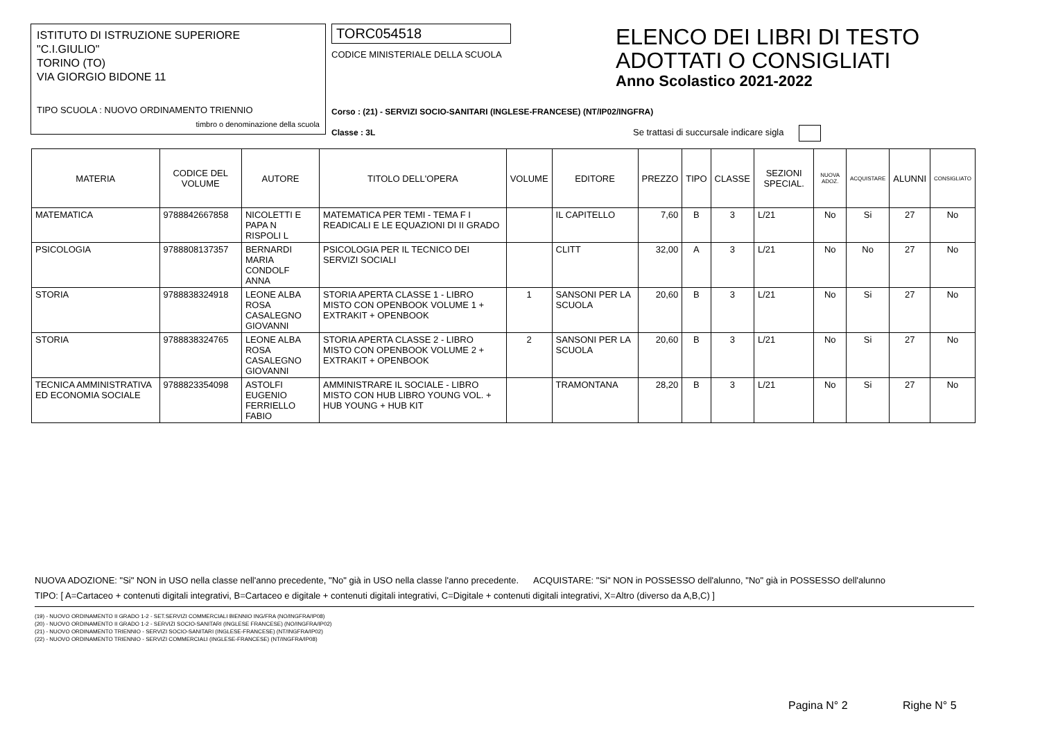ISTITUTO DI ISTRUZIONE SUPERIORE
"C.I.GIULIO"
TORINO (TO)
VIA GIORGIO BIDONE 11
TIPO SCUOLA : NUOVO ORDINAMENTO TRIENNIO
timbro o denominazione della scuola
TORC054518
CODICE MINISTERIALE DELLA SCUOLA
Corso : (21) - SERVIZI SOCIO-SANITARI (INGLESE-FRANCESE) (NT/IP02/INGFRA)
Classe : 3L
ELENCO DEI LIBRI DI TESTO
ADOTTATI O CONSIGLIATI
Anno Scolastico 2021-2022
Se trattasi di succursale indicare sigla
| MATERIA | CODICE DEL VOLUME | AUTORE | TITOLO DELL'OPERA | VOLUME | EDITORE | PREZZO | TIPO | CLASSE | SEZIONI SPECIAL. | NUOVA ADOZ. | ACQUISTARE | ALUNNI | CONSIGLIATO |
| --- | --- | --- | --- | --- | --- | --- | --- | --- | --- | --- | --- | --- | --- |
| MATEMATICA | 9788842667858 | NICOLETTI E PAPA N RISPOLI L | MATEMATICA PER TEMI - TEMA F I READICALI E LE EQUAZIONI DI II GRADO | | IL CAPITELLO | 7,60 | B | 3 | L/21 | No | Si | 27 | No |
| PSICOLOGIA | 9788808137357 | BERNARDI MARIA CONDOLF ANNA | PSICOLOGIA PER IL TECNICO DEI SERVIZI SOCIALI | | CLITT | 32,00 | A | 3 | L/21 | No | No | 27 | No |
| STORIA | 9788838324918 | LEONE ALBA ROSA CASALEGNO GIOVANNI | STORIA APERTA CLASSE 1 - LIBRO MISTO CON OPENBOOK VOLUME 1 + EXTRAKIT + OPENBOOK | 1 | SANSONI PER LA SCUOLA | 20,60 | B | 3 | L/21 | No | Si | 27 | No |
| STORIA | 9788838324765 | LEONE ALBA ROSA CASALEGNO GIOVANNI | STORIA APERTA CLASSE 2 - LIBRO MISTO CON OPENBOOK VOLUME 2 + EXTRAKIT + OPENBOOK | 2 | SANSONI PER LA SCUOLA | 20,60 | B | 3 | L/21 | No | Si | 27 | No |
| TECNICA AMMINISTRATIVA ED ECONOMIA SOCIALE | 9788823354098 | ASTOLFI EUGENIO FERRIELLO FABIO | AMMINISTRARE IL SOCIALE - LIBRO MISTO CON HUB LIBRO YOUNG VOL. + HUB YOUNG + HUB KIT | | TRAMONTANA | 28,20 | B | 3 | L/21 | No | Si | 27 | No |
NUOVA ADOZIONE: "Si" NON in USO nella classe nell'anno precedente, "No" già in USO nella classe l'anno precedente. ACQUISTARE: "Si" NON in POSSESSO dell'alunno, "No" già in POSSESSO dell'alunno
TIPO: [ A=Cartaceo + contenuti digitali integrativi, B=Cartaceo e digitale + contenuti digitali integrativi, C=Digitale + contenuti digitali integrativi, X=Altro (diverso da A,B,C) ]
(19) - NUOVO ORDINAMENTO II GRADO 1-2 - SET.SERVIZI COMMERCIALI BIENNIO ING/FRA (NO/INGFRA/IP08)
(20) - NUOVO ORDINAMENTO II GRADO 1-2 - SERVIZI SOCIO-SANITARI (INGLESE FRANCESE) (NO/INGFRA/IP02)
(21) - NUOVO ORDINAMENTO TRIENNIO - SERVIZI SOCIO-SANITARI (INGLESE-FRANCESE) (NT/INGFRA/IP02)
(22) - NUOVO ORDINAMENTO TRIENNIO - SERVIZI COMMERCIALI (INGLESE-FRANCESE) (NT/INGFRA/IP08)
Pagina N° 2 Righe N° 5